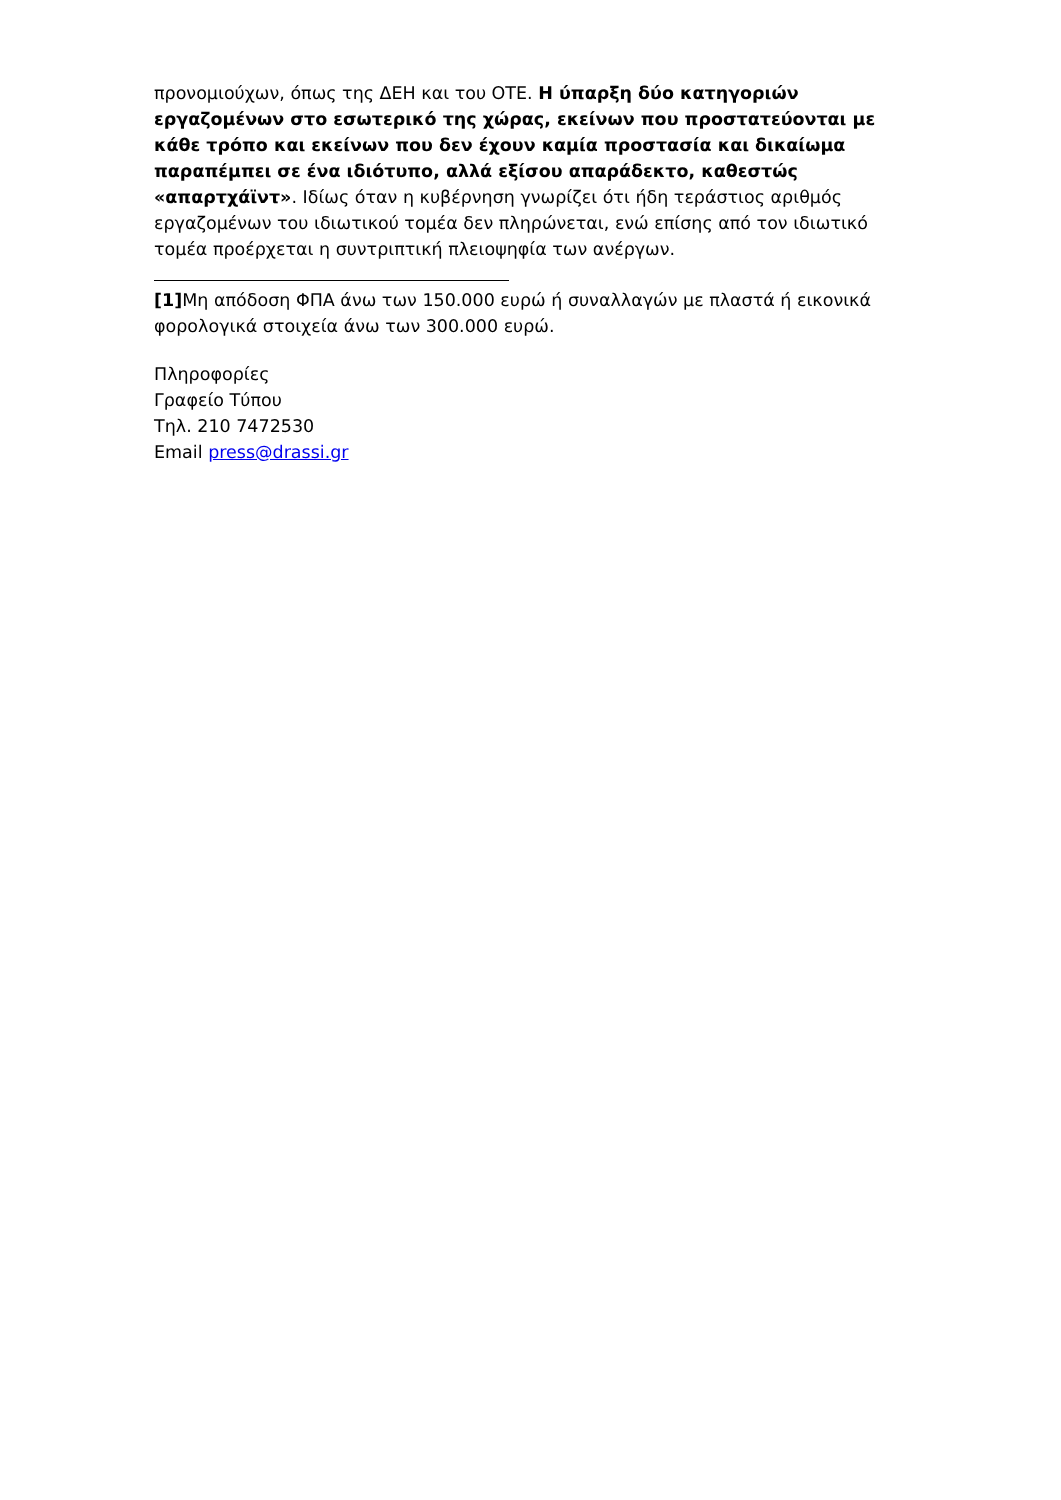προνομιούχων, όπως της ΔΕΗ και του ΟΤΕ. Η ύπαρξη δύο κατηγοριών εργαζομένων στο εσωτερικό της χώρας, εκείνων που προστατεύονται με κάθε τρόπο και εκείνων που δεν έχουν καμία προστασία και δικαίωμα παραπέμπει σε ένα ιδιότυπο, αλλά εξίσου απαράδεκτο, καθεστώς «απαρτχάϊντ». Ιδίως όταν η κυβέρνηση γνωρίζει ότι ήδη τεράστιος αριθμός εργαζομένων του ιδιωτικού τομέα δεν πληρώνεται, ενώ επίσης από τον ιδιωτικό τομέα προέρχεται η συντριπτική πλειοψηφία των ανέργων.
[1] Μη απόδοση ΦΠΑ άνω των 150.000 ευρώ ή συναλλαγών με πλαστά ή εικονικά φορολογικά στοιχεία άνω των 300.000 ευρώ.
Πληροφορίες
Γραφείο Τύπου
Τηλ. 210 7472530
Email press@drassi.gr